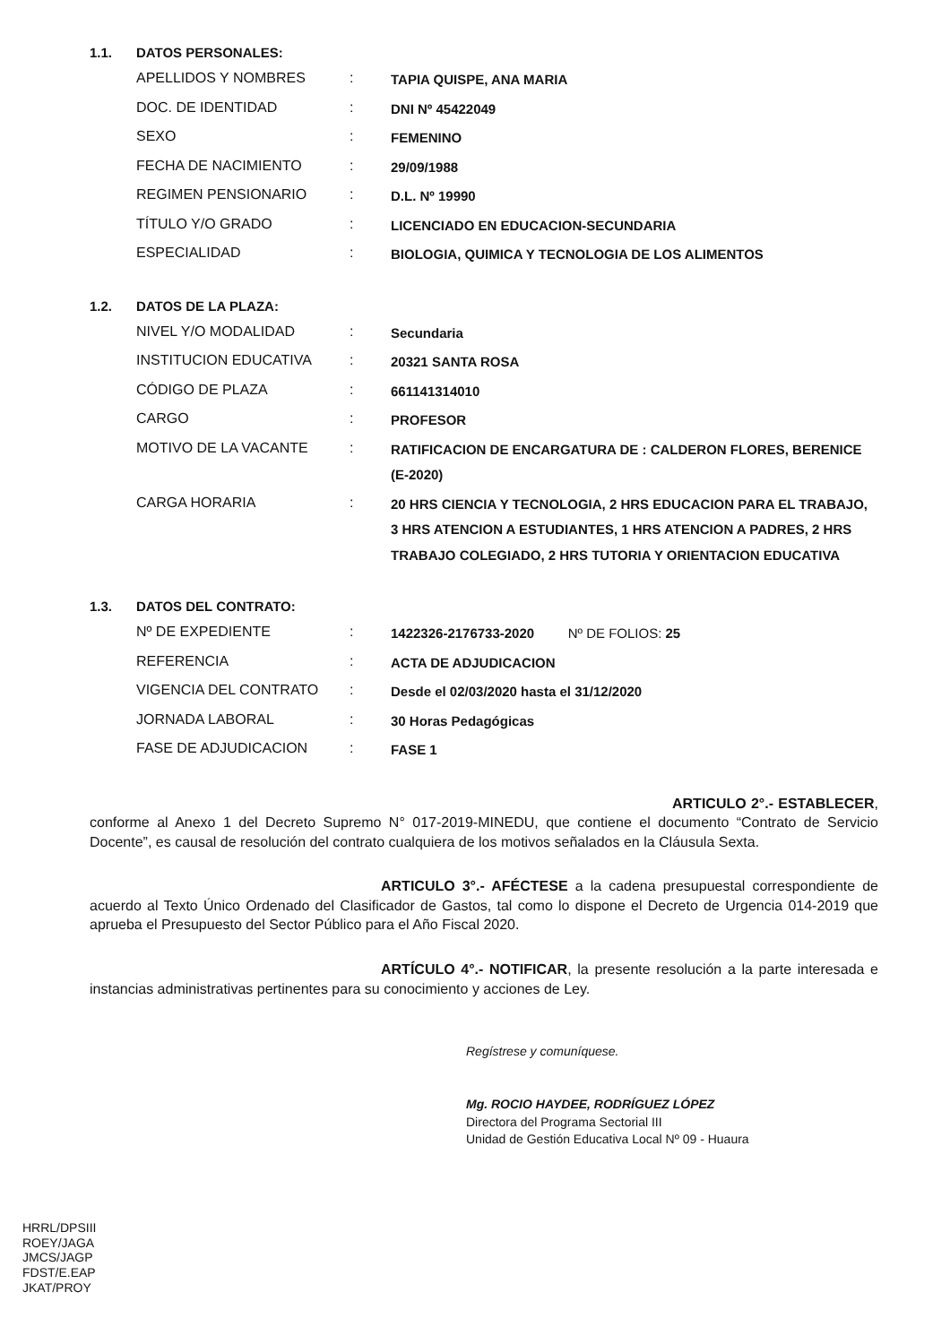1.1. DATOS PERSONALES:
| APELLIDOS Y NOMBRES | : | TAPIA QUISPE, ANA MARIA |
| DOC. DE IDENTIDAD | : | DNI Nº 45422049 |
| SEXO | : | FEMENINO |
| FECHA DE NACIMIENTO | : | 29/09/1988 |
| REGIMEN PENSIONARIO | : | D.L. Nº 19990 |
| TÍTULO Y/O GRADO | : | LICENCIADO EN EDUCACION-SECUNDARIA |
| ESPECIALIDAD | : | BIOLOGIA, QUIMICA Y TECNOLOGIA DE LOS ALIMENTOS |
1.2. DATOS DE LA PLAZA:
| NIVEL Y/O MODALIDAD | : | Secundaria |
| INSTITUCION EDUCATIVA | : | 20321 SANTA ROSA |
| CÓDIGO DE PLAZA | : | 661141314010 |
| CARGO | : | PROFESOR |
| MOTIVO DE LA VACANTE | : | RATIFICACION DE ENCARGATURA DE : CALDERON FLORES, BERENICE (E-2020) |
| CARGA HORARIA | : | 20 HRS CIENCIA Y TECNOLOGIA, 2 HRS EDUCACION PARA EL TRABAJO, 3 HRS ATENCION A ESTUDIANTES, 1 HRS ATENCION A PADRES, 2 HRS TRABAJO COLEGIADO, 2 HRS TUTORIA Y ORIENTACION EDUCATIVA |
1.3. DATOS DEL CONTRATO:
| Nº DE EXPEDIENTE | : | 1422326-2176733-2020 Nº DE FOLIOS: 25 |
| REFERENCIA | : | ACTA DE ADJUDICACION |
| VIGENCIA DEL CONTRATO | : | Desde el 02/03/2020 hasta el 31/12/2020 |
| JORNADA LABORAL | : | 30 Horas Pedagógicas |
| FASE DE ADJUDICACION | : | FASE 1 |
ARTICULO 2°.- ESTABLECER, conforme al Anexo 1 del Decreto Supremo N° 017-2019-MINEDU, que contiene el documento “Contrato de Servicio Docente”, es causal de resolución del contrato cualquiera de los motivos señalados en la Cláusula Sexta.
ARTICULO 3°.- AFÉCTESE a la cadena presupuestal correspondiente de acuerdo al Texto Único Ordenado del Clasificador de Gastos, tal como lo dispone el Decreto de Urgencia 014-2019 que aprueba el Presupuesto del Sector Público para el Año Fiscal 2020.
ARTÍCULO 4°.- NOTIFICAR, la presente resolución a la parte interesada e instancias administrativas pertinentes para su conocimiento y acciones de Ley.
Regístrese y comuníquese.
Mg. ROCIO HAYDEE, RODRÍGUEZ LÓPEZ
Directora del Programa Sectorial III
Unidad de Gestión Educativa Local Nº 09 - Huaura
HRRL/DPSIII
ROEY/JAGA
JMCS/JAGP
FDST/E.EAP
JKAT/PROY